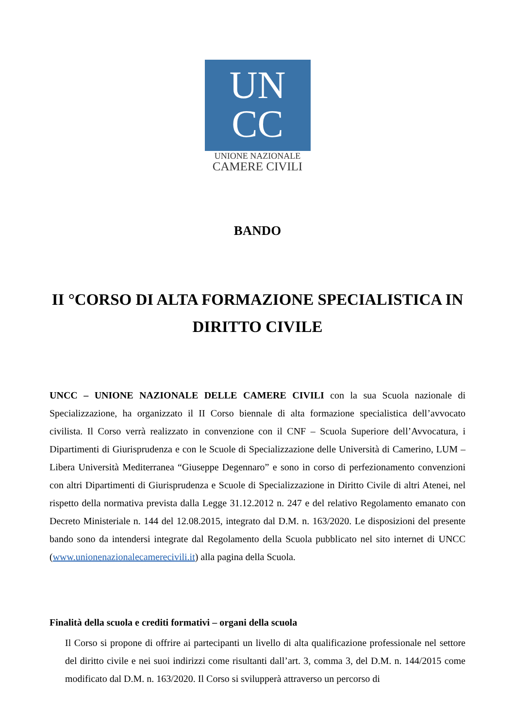UN
CC
UNIONE NAZIONALE
CAMERE CIVILI
BANDO
II °CORSO DI ALTA FORMAZIONE SPECIALISTICA IN DIRITTO CIVILE
UNCC – UNIONE NAZIONALE DELLE CAMERE CIVILI con la sua Scuola nazionale di Specializzazione, ha organizzato il II Corso biennale di alta formazione specialistica dell’avvocato civilista. Il Corso verrà realizzato in convenzione con il CNF – Scuola Superiore dell’Avvocatura, i Dipartimenti di Giurisprudenza e con le Scuole di Specializzazione delle Università di Camerino, LUM – Libera Università Mediterranea “Giuseppe Degennaro” e sono in corso di perfezionamento convenzioni con altri Dipartimenti di Giurisprudenza e Scuole di Specializzazione in Diritto Civile di altri Atenei, nel rispetto della normativa prevista dalla Legge 31.12.2012 n. 247 e del relativo Regolamento emanato con Decreto Ministeriale n. 144 del 12.08.2015, integrato dal D.M. n. 163/2020. Le disposizioni del presente bando sono da intendersi integrate dal Regolamento della Scuola pubblicato nel sito internet di UNCC (www.unionenazionalecamerecivili.it) alla pagina della Scuola.
Finalità della scuola e crediti formativi – organi della scuola
Il Corso si propone di offrire ai partecipanti un livello di alta qualificazione professionale nel settore del diritto civile e nei suoi indirizzi come risultanti dall’art. 3, comma 3, del D.M. n. 144/2015 come modificato dal D.M. n. 163/2020. Il Corso si svilupperà attraverso un percorso di